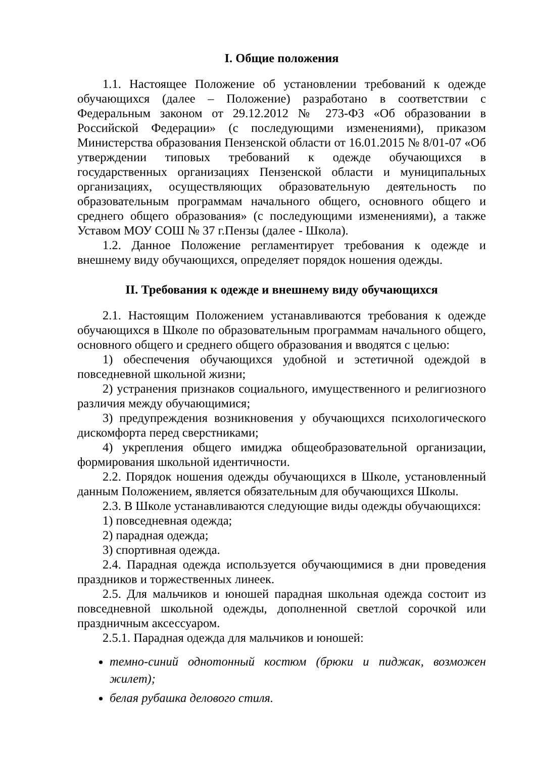I. Общие положения
1.1. Настоящее Положение об установлении требований к одежде обучающихся (далее – Положение) разработано в соответствии с Федеральным законом от 29.12.2012 № 273-ФЗ «Об образовании в Российской Федерации» (с последующими изменениями), приказом Министерства образования Пензенской области от 16.01.2015 № 8/01-07 «Об утверждении типовых требований к одежде обучающихся в государственных организациях Пензенской области и муниципальных организациях, осуществляющих образовательную деятельность по образовательным программам начального общего, основного общего и среднего общего образования» (с последующими изменениями), а также Уставом МОУ СОШ № 37 г.Пензы (далее - Школа).
1.2. Данное Положение регламентирует требования к одежде и внешнему виду обучающихся, определяет порядок ношения одежды.
II. Требования к одежде и внешнему виду обучающихся
2.1. Настоящим Положением устанавливаются требования к одежде обучающихся в Школе по образовательным программам начального общего, основного общего и среднего общего образования и вводятся с целью:
1) обеспечения обучающихся удобной и эстетичной одеждой в повседневной школьной жизни;
2) устранения признаков социального, имущественного и религиозного различия между обучающимися;
3) предупреждения возникновения у обучающихся психологического дискомфорта перед сверстниками;
4) укрепления общего имиджа общеобразовательной организации, формирования школьной идентичности.
2.2. Порядок ношения одежды обучающихся в Школе, установленный данным Положением, является обязательным для обучающихся Школы.
2.3. В Школе устанавливаются следующие виды одежды обучающихся:
1) повседневная одежда;
2) парадная одежда;
3) спортивная одежда.
2.4. Парадная одежда используется обучающимися в дни проведения праздников и торжественных линеек.
2.5. Для мальчиков и юношей парадная школьная одежда состоит из повседневной школьной одежды, дополненной светлой сорочкой или праздничным аксессуаром.
2.5.1. Парадная одежда для мальчиков и юношей:
темно-синий однотонный костюм (брюки и пиджак, возможен жилет);
белая рубашка делового стиля.